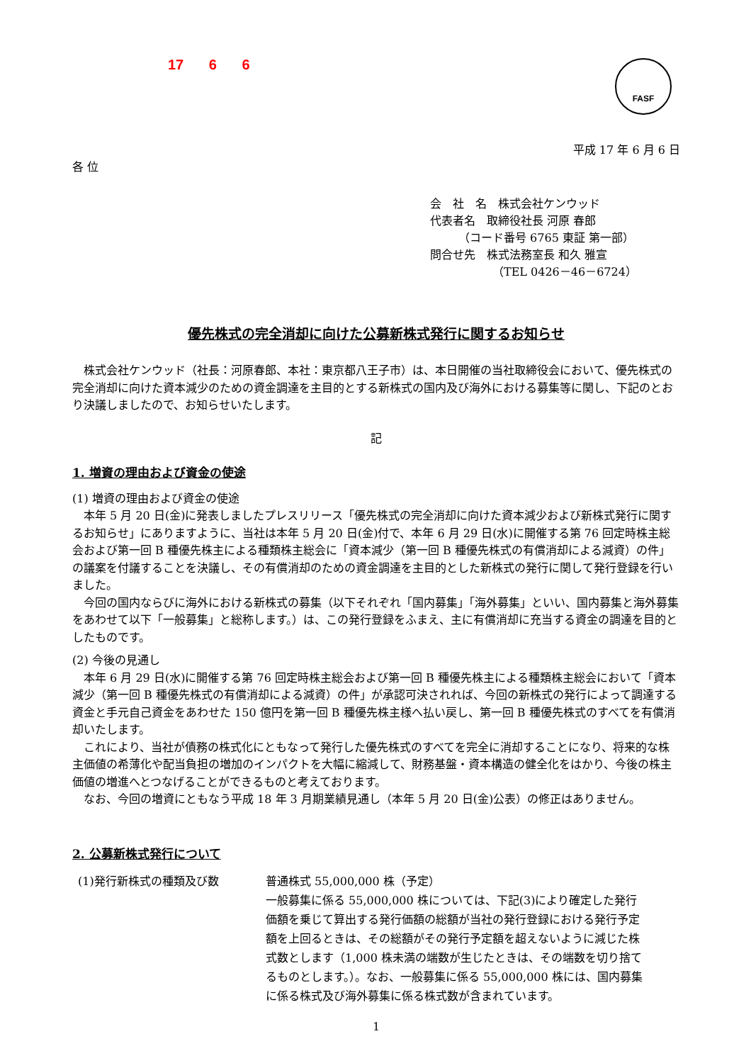17 6 6
FASF
平成 17 年 6 月 6 日
各 位
会　社　名　株式会社ケンウッド
代表者名　取締役社長 河原 春郎
　　　（コード番号 6765 東証 第一部）
問合せ先　株式法務室長 和久 雅宣
　　　　　　（TEL 0426－46－6724）
優先株式の完全消却に向けた公募新株式発行に関するお知らせ
株式会社ケンウッド（社長：河原春郎、本社：東京都八王子市）は、本日開催の当社取締役会において、優先株式の完全消却に向けた資本減少のための資金調達を主目的とする新株式の国内及び海外における募集等に関し、下記のとおり決議しましたので、お知らせいたします。
記
1. 増資の理由および資金の使途
(1) 増資の理由および資金の使途
本年 5 月 20 日(金)に発表しましたプレスリリース「優先株式の完全消却に向けた資本減少および新株式発行に関するお知らせ」にありますように、当社は本年 5 月 20 日(金)付で、本年 6 月 29 日(水)に開催する第 76 回定時株主総会および第一回 B 種優先株主による種類株主総会に「資本減少（第一回 B 種優先株式の有償消却による減資）の件」の議案を付議することを決議し、その有償消却のための資金調達を主目的とした新株式の発行に関して発行登録を行いました。
今回の国内ならびに海外における新株式の募集（以下それぞれ「国内募集」「海外募集」といい、国内募集と海外募集をあわせて以下「一般募集」と総称します。）は、この発行登録をふまえ、主に有償消却に充当する資金の調達を目的としたものです。
(2) 今後の見通し
本年 6 月 29 日(水)に開催する第 76 回定時株主総会および第一回 B 種優先株主による種類株主総会において「資本減少（第一回 B 種優先株式の有償消却による減資）の件」が承認可決されれば、今回の新株式の発行によって調達する資金と手元自己資金をあわせた 150 億円を第一回 B 種優先株主様へ払い戻し、第一回 B 種優先株式のすべてを有償消却いたします。
これにより、当社が債務の株式化にともなって発行した優先株式のすべてを完全に消却することになり、将来的な株主価値の希薄化や配当負担の増加のインパクトを大幅に縮減して、財務基盤・資本構造の健全化をはかり、今後の株主価値の増進へとつなげることができるものと考えております。
なお、今回の増資にともなう平成 18 年 3 月期業績見通し（本年 5 月 20 日(金)公表）の修正はありません。
2. 公募新株式発行について
(1)発行新株式の種類及び数 普通株式 55,000,000 株（予定）
一般募集に係る 55,000,000 株については、下記(3)により確定した発行価額を乗じて算出する発行価額の総額が当社の発行登録における発行予定額を上回るときは、その総額がその発行予定額を超えないように減じた株式数とします（1,000 株未満の端数が生じたときは、その端数を切り捨てるものとします。）。なお、一般募集に係る 55,000,000 株には、国内募集に係る株式及び海外募集に係る株式数が含まれています。
1